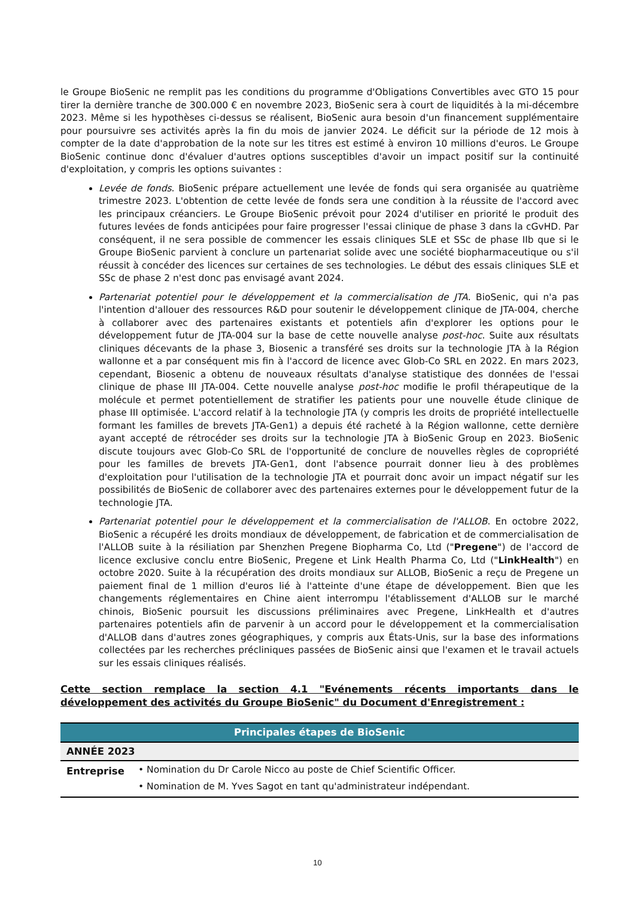le Groupe BioSenic ne remplit pas les conditions du programme d'Obligations Convertibles avec GTO 15 pour tirer la dernière tranche de 300.000 € en novembre 2023, BioSenic sera à court de liquidités à la mi-décembre 2023. Même si les hypothèses ci-dessus se réalisent, BioSenic aura besoin d'un financement supplémentaire pour poursuivre ses activités après la fin du mois de janvier 2024. Le déficit sur la période de 12 mois à compter de la date d'approbation de la note sur les titres est estimé à environ 10 millions d'euros. Le Groupe BioSenic continue donc d'évaluer d'autres options susceptibles d'avoir un impact positif sur la continuité d'exploitation, y compris les options suivantes :
Levée de fonds. BioSenic prépare actuellement une levée de fonds qui sera organisée au quatrième trimestre 2023. L'obtention de cette levée de fonds sera une condition à la réussite de l'accord avec les principaux créanciers. Le Groupe BioSenic prévoit pour 2024 d'utiliser en priorité le produit des futures levées de fonds anticipées pour faire progresser l'essai clinique de phase 3 dans la cGvHD. Par conséquent, il ne sera possible de commencer les essais cliniques SLE et SSc de phase IIb que si le Groupe BioSenic parvient à conclure un partenariat solide avec une société biopharmaceutique ou s'il réussit à concéder des licences sur certaines de ses technologies. Le début des essais cliniques SLE et SSc de phase 2 n'est donc pas envisagé avant 2024.
Partenariat potentiel pour le développement et la commercialisation de JTA. BioSenic, qui n'a pas l'intention d'allouer des ressources R&D pour soutenir le développement clinique de JTA-004, cherche à collaborer avec des partenaires existants et potentiels afin d'explorer les options pour le développement futur de JTA-004 sur la base de cette nouvelle analyse post-hoc. Suite aux résultats cliniques décevants de la phase 3, Biosenic a transféré ses droits sur la technologie JTA à la Région wallonne et a par conséquent mis fin à l'accord de licence avec Glob-Co SRL en 2022. En mars 2023, cependant, Biosenic a obtenu de nouveaux résultats d'analyse statistique des données de l'essai clinique de phase III JTA-004. Cette nouvelle analyse post-hoc modifie le profil thérapeutique de la molécule et permet potentiellement de stratifier les patients pour une nouvelle étude clinique de phase III optimisée. L'accord relatif à la technologie JTA (y compris les droits de propriété intellectuelle formant les familles de brevets JTA-Gen1) a depuis été racheté à la Région wallonne, cette dernière ayant accepté de rétrocéder ses droits sur la technologie JTA à BioSenic Group en 2023. BioSenic discute toujours avec Glob-Co SRL de l'opportunité de conclure de nouvelles règles de copropriété pour les familles de brevets JTA-Gen1, dont l'absence pourrait donner lieu à des problèmes d'exploitation pour l'utilisation de la technologie JTA et pourrait donc avoir un impact négatif sur les possibilités de BioSenic de collaborer avec des partenaires externes pour le développement futur de la technologie JTA.
Partenariat potentiel pour le développement et la commercialisation de l'ALLOB. En octobre 2022, BioSenic a récupéré les droits mondiaux de développement, de fabrication et de commercialisation de l'ALLOB suite à la résiliation par Shenzhen Pregene Biopharma Co, Ltd ("Pregene") de l'accord de licence exclusive conclu entre BioSenic, Pregene et Link Health Pharma Co, Ltd ("LinkHealth") en octobre 2020. Suite à la récupération des droits mondiaux sur ALLOB, BioSenic a reçu de Pregene un paiement final de 1 million d'euros lié à l'atteinte d'une étape de développement. Bien que les changements réglementaires en Chine aient interrompu l'établissement d'ALLOB sur le marché chinois, BioSenic poursuit les discussions préliminaires avec Pregene, LinkHealth et d'autres partenaires potentiels afin de parvenir à un accord pour le développement et la commercialisation d'ALLOB dans d'autres zones géographiques, y compris aux États-Unis, sur la base des informations collectées par les recherches précliniques passées de BioSenic ainsi que l'examen et le travail actuels sur les essais cliniques réalisés.
Cette section remplace la section 4.1 "Evénements récents importants dans le développement des activités du Groupe BioSenic" du Document d'Enregistrement :
| Principales étapes de BioSenic | |
| --- | --- |
| ANNÉE 2023 | |
| Entreprise | • Nomination du Dr Carole Nicco au poste de Chief Scientific Officer. • Nomination de M. Yves Sagot en tant qu'administrateur indépendant. |
10